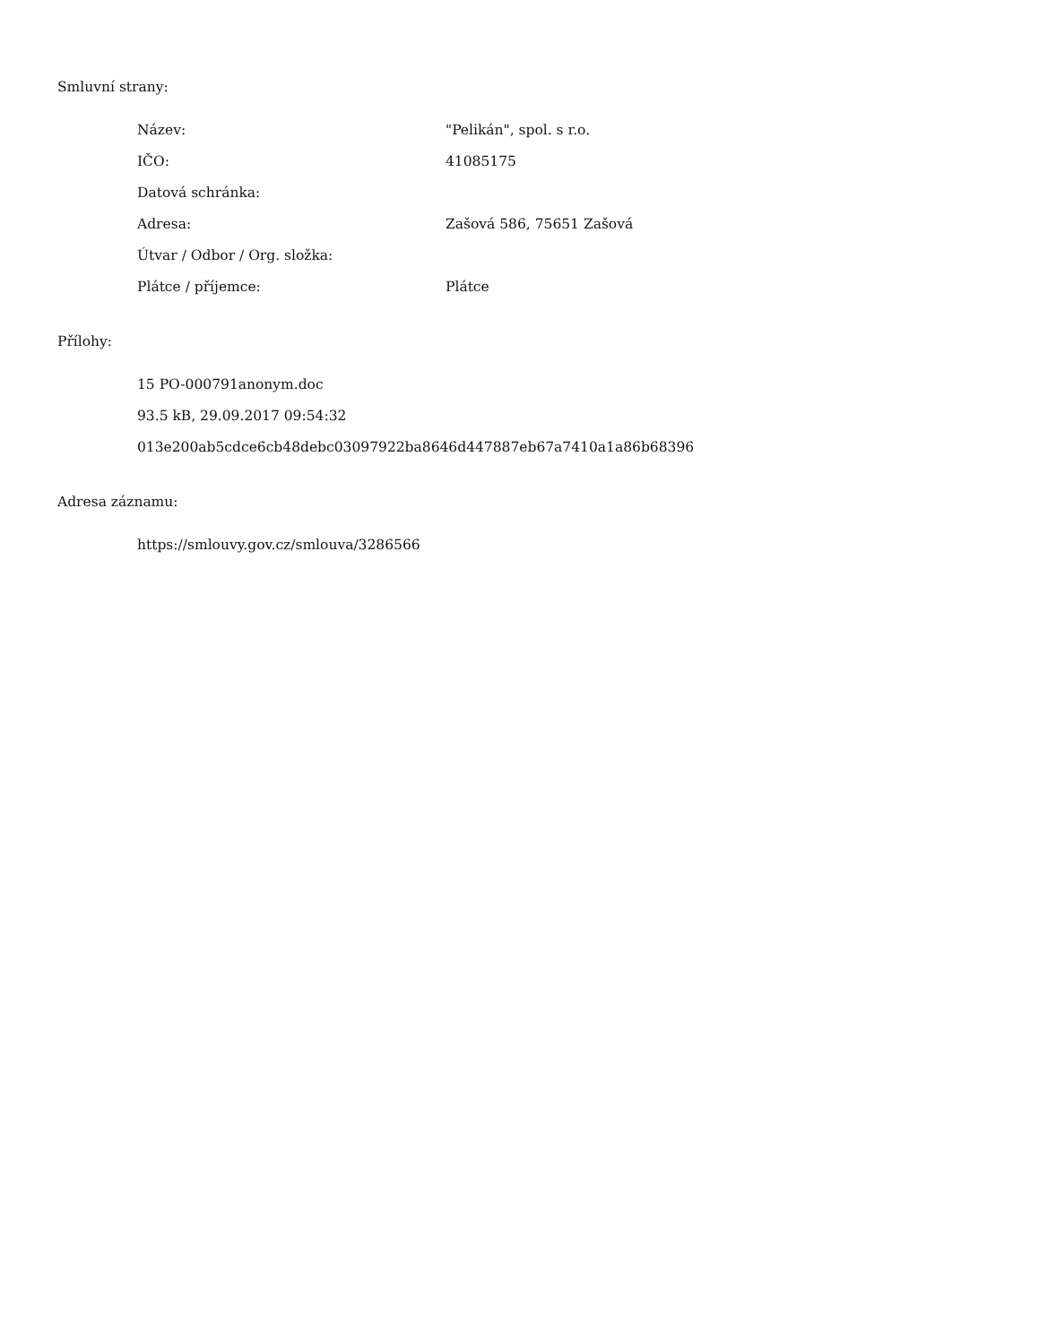Smluvní strany:
| Název: | "Pelikán", spol. s r.o. |
| IČO: | 41085175 |
| Datová schránka: | |
| Adresa: | Zašová 586, 75651 Zašová |
| Útvar / Odbor / Org. složka: | |
| Plátce / příjemce: | Plátce |
Přílohy:
15 PO-000791anonym.doc
93.5 kB, 29.09.2017 09:54:32
013e200ab5cdce6cb48debc03097922ba8646d447887eb67a7410a1a86b68396
Adresa záznamu:
https://smlouvy.gov.cz/smlouva/3286566